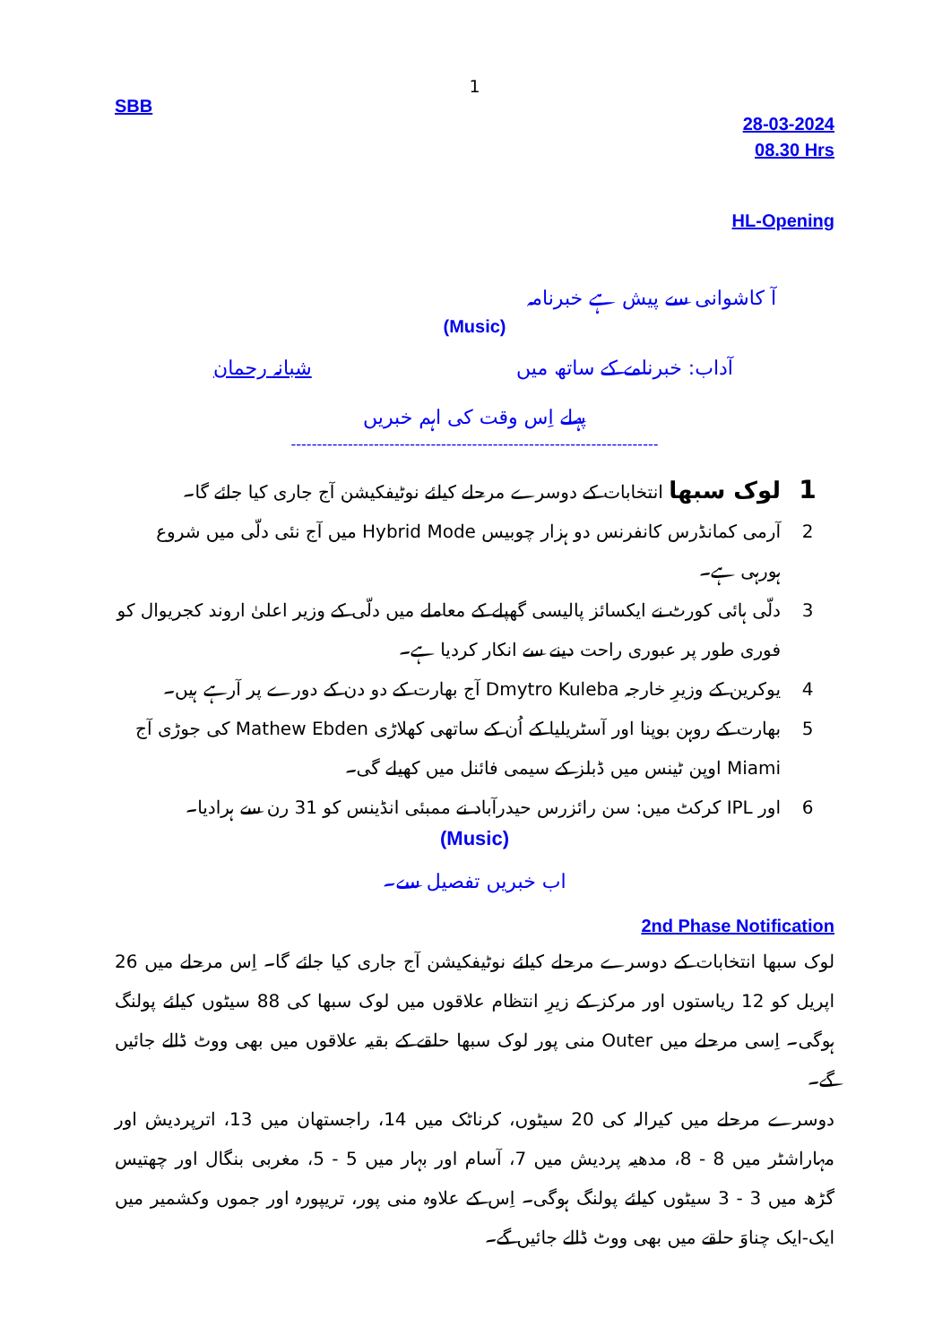1
SBB
28-03-2024
08.30 Hrs
HL-Opening
آ کاشوانی سے پیش ہے خبرنامہ
(Music)
آداب: خبرنامے کے ساتھ میں شبانہ رحمان
پہلے اِس وقت کی اہم خبریں
-----------------------------------------------------------------------
1 لوک سبھا انتخابات کے دوسرے مرحلے کیلئے نوٹیفکیشن آج جاری کیا جائے گا۔
2 آرمی کمانڈرس کانفرنس دو ہزار چوبیس Hybrid Mode میں آج نئی دلّی میں شروع ہورہی ہے۔
3 دلّی ہائی کورٹ نے ایکسائز پالیسی گھپلے کے معاملے میں دلّی کے وزیر اعلیٰ اروند کجریوال کو فوری طور پر عبوری راحت دینے سے انکار کردیا ہے۔
4 یوکرین کے وزیرِ خارجہ Dmytro Kuleba آج بھارت کے دو دن کے دورے پر آرہے ہیں۔
5 بھارت کے روہن بوپنا اور آسٹریلیا کے اُن کے ساتھی کھلاڑی Mathew Ebden کی جوڑی آج Miami اوپن ٹینس میں ڈبلز کے سیمی فائنل میں کھیلے گی۔
6 اور IPL کرکٹ میں: سن رائزرس حیدرآباد نے ممبئی انڈینس کو 31 رن سے ہرادیا۔
(Music)
اب خبریں تفصیل سے۔
2nd Phase Notification
لوک سبھا انتخابات کے دوسرے مرحلے کیلئے نوٹیفکیشن آج جاری کیا جائے گا۔ اِس مرحلے میں 26 اپریل کو 12 ریاستوں اور مرکز کے زیرِ انتظام علاقوں میں لوک سبھا کی 88 سیٹوں کیلئے پولنگ ہوگی۔ اِسی مرحلے میں Outer منی پور لوک سبھا حلقے کے بقیہ علاقوں میں بھی ووٹ ڈالے جائیں گے۔
دوسرے مرحلے میں کیرالہ کی 20 سیٹوں، کرناٹک میں 14، راجستھان میں 13، اترپردیش اور مہاراشٹر میں 8 - 8، مدھیہ پردیش میں 7، آسام اور بہار میں 5 - 5، مغربی بنگال اور چھتیس گڑھ میں 3 - 3 سیٹوں کیلئے پولنگ ہوگی۔ اِس کے علاوہ منی پور، تریپورہ اور جموں وکشمیر میں ایک-ایک چناوَ حلقے میں بھی ووٹ ڈالے جائیں گے۔